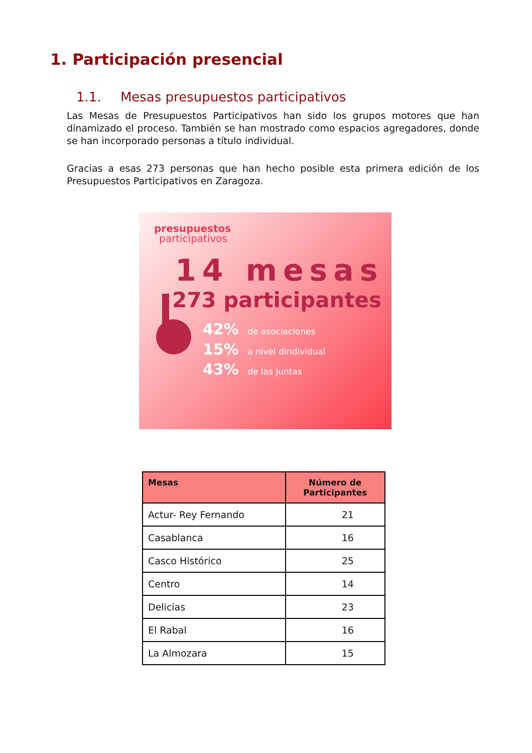1. Participación presencial
1.1. Mesas presupuestos participativos
Las Mesas de Presupuestos Participativos han sido los grupos motores que han dinamizado el proceso. También se han mostrado como espacios agregadores, donde se han incorporado personas a título individual.
Gracias a esas 273 personas que han hecho posible esta primera edición de los Presupuestos Participativos en Zaragoza.
presupuestos
participativos
14 mesas
273 participantes
42% de asociaciones
15% a nivel dindividual
43% de las Juntas
| Mesas | Número de Participantes |
| --- | --- |
| Actur- Rey Fernando | 21 |
| Casablanca | 16 |
| Casco Histórico | 25 |
| Centro | 14 |
| Delicias | 23 |
| El Rabal | 16 |
| La Almozara | 15 |